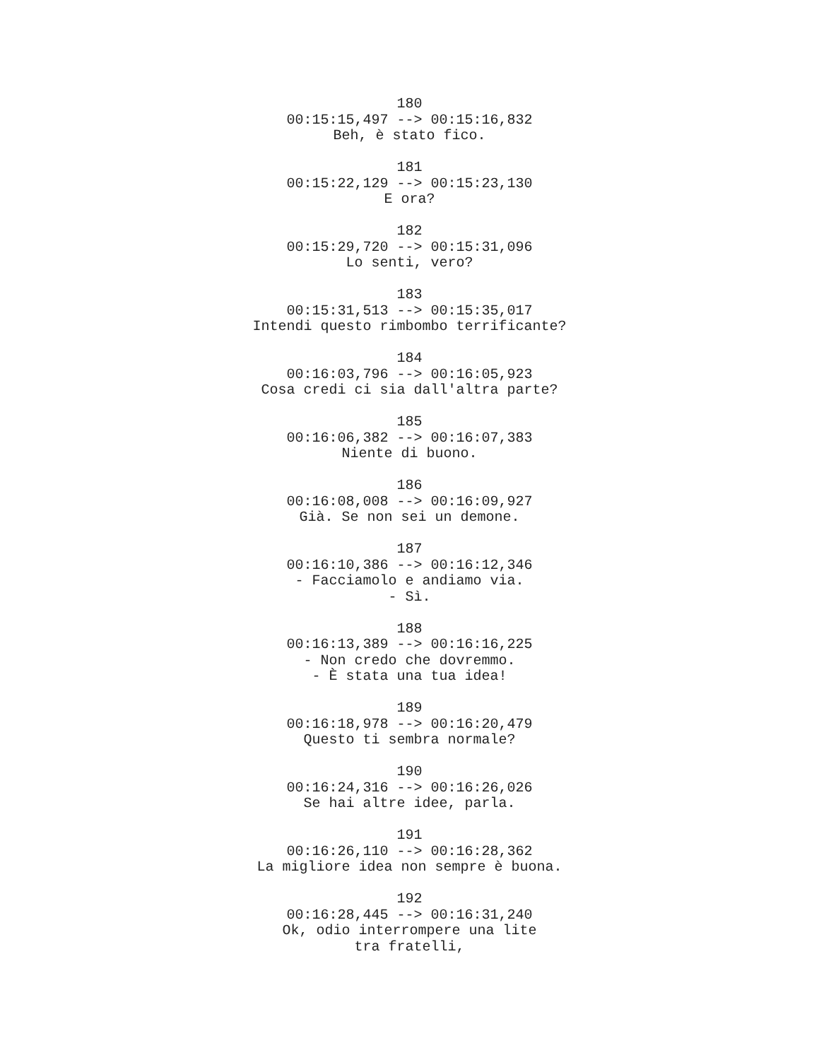180
00:15:15,497 --> 00:15:16,832
Beh, è stato fico.
181
00:15:22,129 --> 00:15:23,130
E ora?
182
00:15:29,720 --> 00:15:31,096
Lo senti, vero?
183
00:15:31,513 --> 00:15:35,017
Intendi questo rimbombo terrificante?
184
00:16:03,796 --> 00:16:05,923
Cosa credi ci sia dall'altra parte?
185
00:16:06,382 --> 00:16:07,383
Niente di buono.
186
00:16:08,008 --> 00:16:09,927
Già. Se non sei un demone.
187
00:16:10,386 --> 00:16:12,346
- Facciamolo e andiamo via.
- Sì.
188
00:16:13,389 --> 00:16:16,225
- Non credo che dovremmo.
- È stata una tua idea!
189
00:16:18,978 --> 00:16:20,479
Questo ti sembra normale?
190
00:16:24,316 --> 00:16:26,026
Se hai altre idee, parla.
191
00:16:26,110 --> 00:16:28,362
La migliore idea non sempre è buona.
192
00:16:28,445 --> 00:16:31,240
Ok, odio interrompere una lite
tra fratelli,